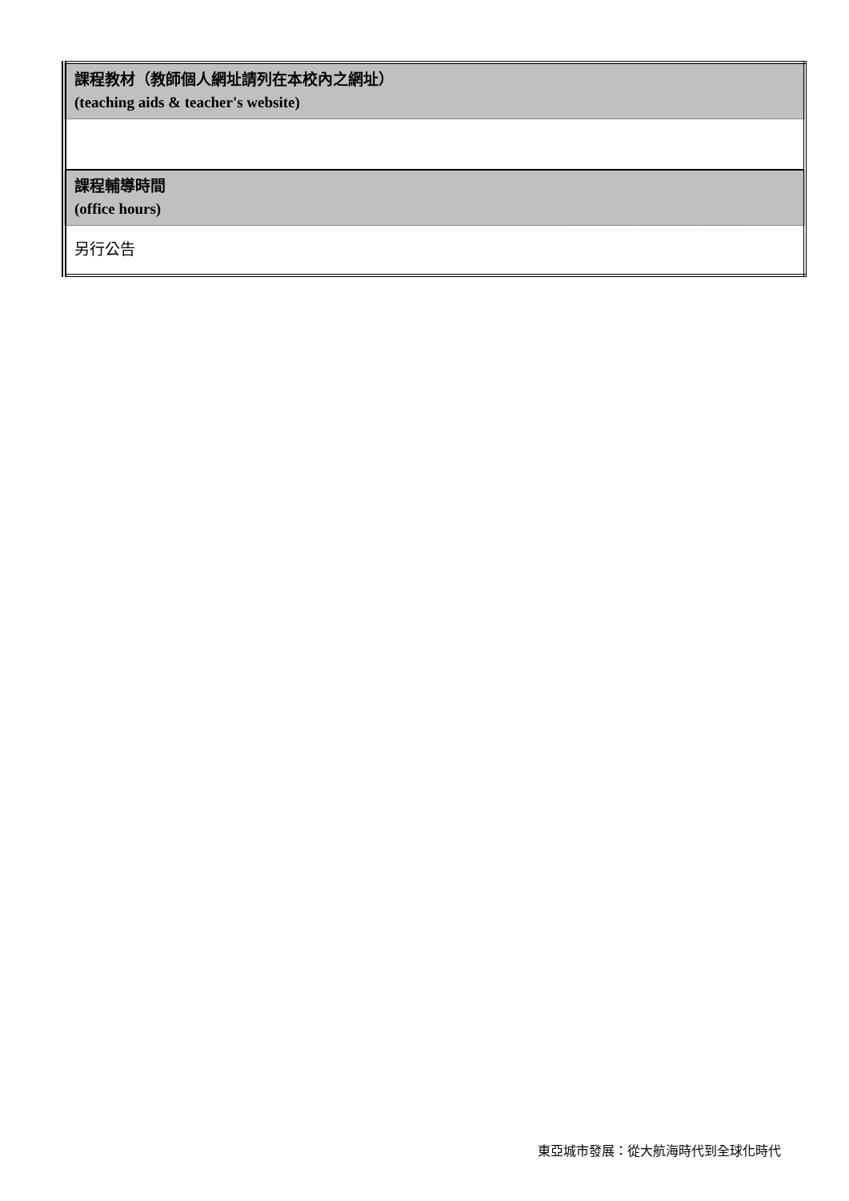| 課程教材（教師個人網址請列在本校內之網址） (teaching aids & teacher's website) |
| 課程輔導時間 (office hours) |
| 另行公告 |
東亞城市發展：從大航海時代到全球化時代